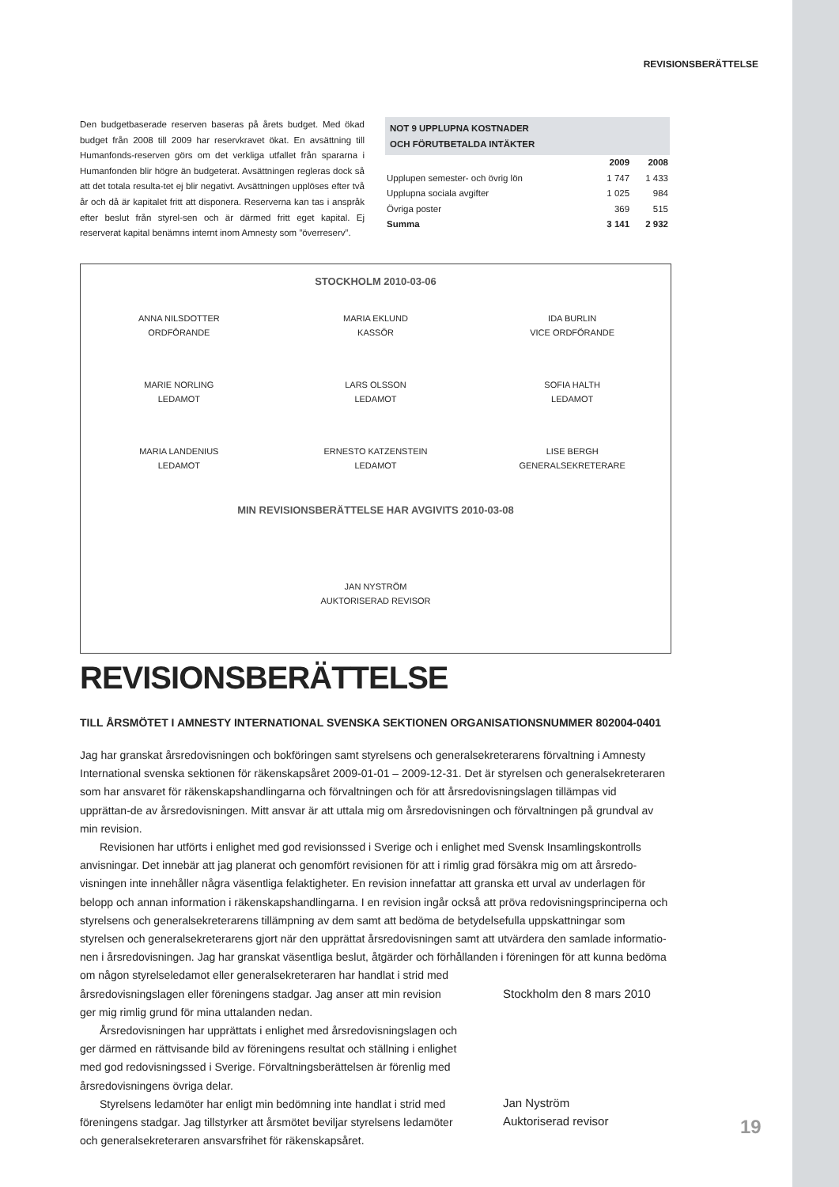REVISIONSBERÄTTELSE
Den budgetbaserade reserven baseras på årets budget. Med ökad budget från 2008 till 2009 har reservkravet ökat. En avsättning till Humanfonds-reserven görs om det verkliga utfallet från spararna i Humanfonden blir högre än budgeterat. Avsättningen regleras dock så att det totala resulta-tet ej blir negativt. Avsättningen upplöses efter två år och då är kapitalet fritt att disponera. Reserverna kan tas i anspråk efter beslut från styrel-sen och är därmed fritt eget kapital. Ej reserverat kapital benämns internt inom Amnesty som ”överreserv”.
NOT 9 UPPLUPNA KOSTNADER
OCH FÖRUTBETALDA INTÄKTER
| | 2009 | 2008 |
| --- | --- | --- |
| Upplupen semester- och övrig lön | 1 747 | 1 433 |
| Upplupna sociala avgifter | 1 025 | 984 |
| Övriga poster | 369 | 515 |
| Summa | 3 141 | 2 932 |
STOCKHOLM 2010-03-06
ANNA NILSDOTTER
ORDFÖRANDE
MARIA EKLUND
KASSÖR
IDA BURLIN
VICE ORDFÖRANDE
MARIE NORLING
LEDAMOT
LARS OLSSON
LEDAMOT
SOFIA HALTH
LEDAMOT
MARIA LANDENIUS
LEDAMOT
ERNESTO KATZENSTEIN
LEDAMOT
LISE BERGH
GENERALSEKRETERARE
MIN REVISIONSBERÄTTELSE HAR AVGIVITS 2010-03-08
JAN NYSTRÖM
AUKTORISERAD REVISOR
REVISIONSBERÄTTELSE
TILL ÅRSMÖTET I AMNESTY INTERNATIONAL SVENSKA SEKTIONEN ORGANISATIONSNUMMER 802004-0401
Jag har granskat årsredovisningen och bokföringen samt styrelsens och generalsekreterarens förvaltning i Amnesty International svenska sektionen för räkenskapsåret 2009-01-01 – 2009-12-31. Det är styrelsen och generalsekreteraren som har ansvaret för räkenskapshandlingarna och förvaltningen och för att årsredovisningslagen tillämpas vid upprättan-de av årsredovisningen. Mitt ansvar är att uttala mig om årsredovisningen och förvaltningen på grundval av min revision.
Revisionen har utförts i enlighet med god revisionssed i Sverige och i enlighet med Svensk Insamlingskontrolls anvisningar. Det innebär att jag planerat och genomfört revisionen för att i rimlig grad försäkra mig om att årsredo-visningen inte innehåller några väsentliga felaktigheter. En revision innefattar att granska ett urval av underlagen för belopp och annan information i räkenskapshandlingarna. I en revision ingår också att pröva redovisningsprinciperna och styrelsens och generalsekreterarens tillämpning av dem samt att bedöma de betydelsefulla uppskattningar som styrelsen och generalsekreterarens gjort när den upprättat årsredovisningen samt att utvärdera den samlade informatio-nen i årsredovisningen. Jag har granskat väsentliga beslut, åtgärder och förhållanden i föreningen för att kunna bedöma
om någon styrelseledamot eller generalsekreteraren har handlat i strid med årsredovisningslagen eller föreningens stadgar. Jag anser att min revision ger mig rimlig grund för mina uttalanden nedan.
Årsredovisningen har upprättats i enlighet med årsredovisningslagen och ger därmed en rättvisande bild av föreningens resultat och ställning i enlighet med god redovisningssed i Sverige. Förvaltningsberättelsen är förenlig med årsredovisningens övriga delar.
Styrelsens ledamöter har enligt min bedömning inte handlat i strid med föreningens stadgar. Jag tillstyrker att årsmötet beviljar styrelsens ledamöter och generalsekreteraren ansvarsfrihet för räkenskapsåret.
Stockholm den 8 mars 2010
Jan Nyström
Auktoriserad revisor
19